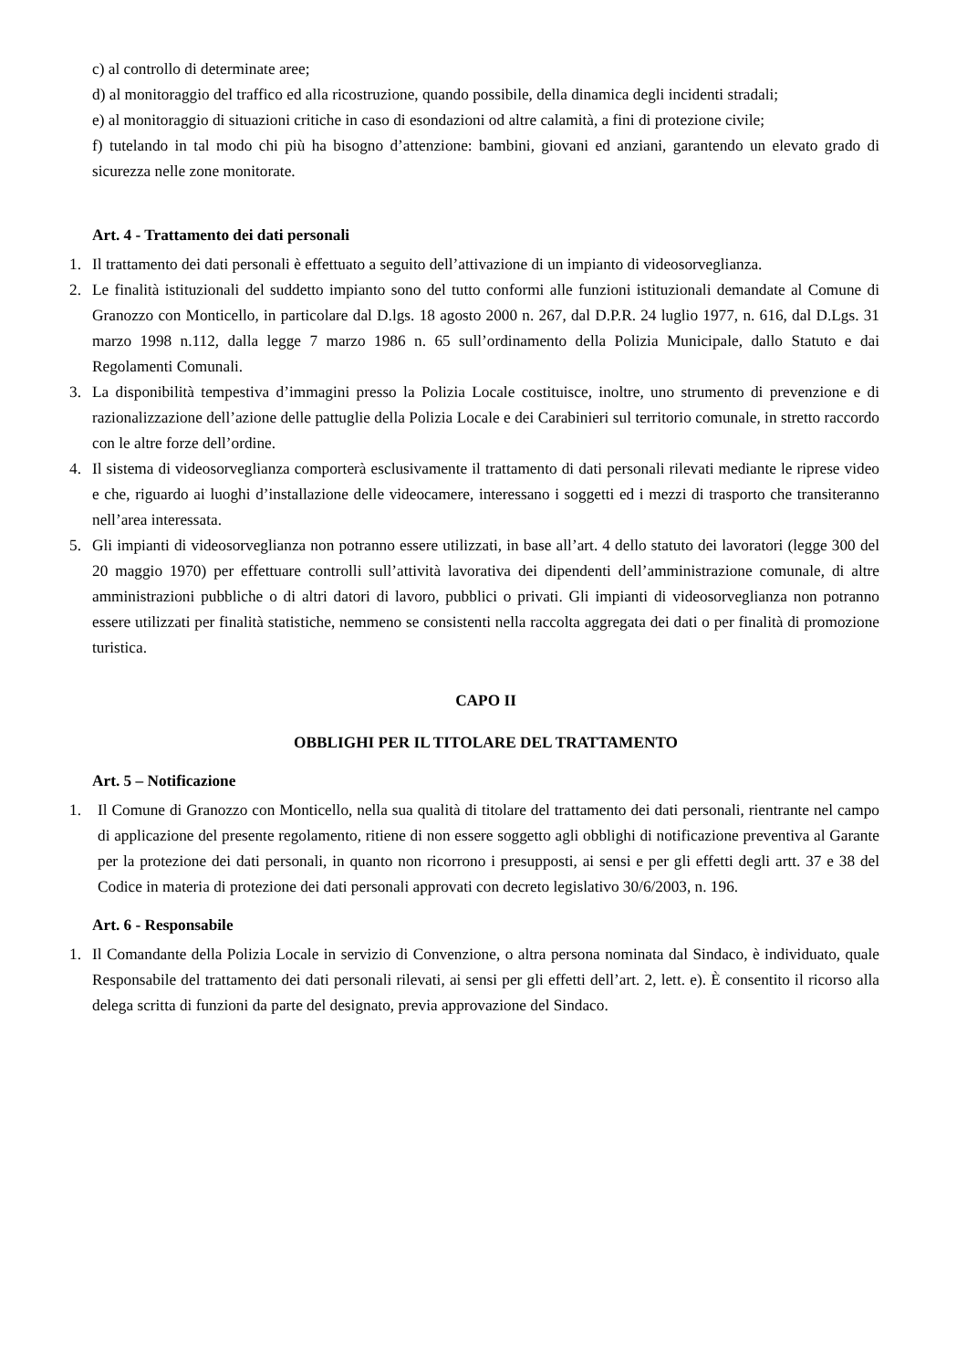c) al controllo di determinate aree;
d) al monitoraggio del traffico ed alla ricostruzione, quando possibile, della dinamica degli incidenti stradali;
e) al monitoraggio di situazioni critiche in caso di esondazioni od altre calamità, a fini di protezione civile;
f) tutelando in tal modo chi più ha bisogno d’attenzione: bambini, giovani ed anziani, garantendo un elevato grado di sicurezza nelle zone monitorate.
Art. 4 - Trattamento dei dati personali
1. Il trattamento dei dati personali è effettuato a seguito dell’attivazione di un impianto di videosorveglianza.
2. Le finalità istituzionali del suddetto impianto sono del tutto conformi alle funzioni istituzionali demandate al Comune di Granozzo con Monticello, in particolare dal D.lgs. 18 agosto 2000 n. 267, dal D.P.R. 24 luglio 1977, n. 616, dal D.Lgs. 31 marzo 1998 n.112, dalla legge 7 marzo 1986 n. 65 sull’ordinamento della Polizia Municipale, dallo Statuto e dai Regolamenti Comunali.
3. La disponibilità tempestiva d’immagini presso la Polizia Locale costituisce, inoltre, uno strumento di prevenzione e di razionalizzazione dell’azione delle pattuglie della Polizia Locale e dei Carabinieri sul territorio comunale, in stretto raccordo con le altre forze dell’ordine.
4. Il sistema di videosorveglianza comporterà esclusivamente il trattamento di dati personali rilevati mediante le riprese video e che, riguardo ai luoghi d’installazione delle videocamere, interessano i soggetti ed i mezzi di trasporto che transiteranno nell’area interessata.
5. Gli impianti di videosorveglianza non potranno essere utilizzati, in base all’art. 4 dello statuto dei lavoratori (legge 300 del 20 maggio 1970) per effettuare controlli sull’attività lavorativa dei dipendenti dell’amministrazione comunale, di altre amministrazioni pubbliche o di altri datori di lavoro, pubblici o privati. Gli impianti di videosorveglianza non potranno essere utilizzati per finalità statistiche, nemmeno se consistenti nella raccolta aggregata dei dati o per finalità di promozione turistica.
CAPO II
OBBLIGHI PER IL TITOLARE DEL TRATTAMENTO
Art. 5 – Notificazione
1. Il Comune di Granozzo con Monticello, nella sua qualità di titolare del trattamento dei dati personali, rientrante nel campo di applicazione del presente regolamento, ritiene di non essere soggetto agli obblighi di notificazione preventiva al Garante per la protezione dei dati personali, in quanto non ricorrono i presupposti, ai sensi e per gli effetti degli artt. 37 e 38 del Codice in materia di protezione dei dati personali approvati con decreto legislativo 30/6/2003, n. 196.
Art. 6 - Responsabile
1. Il Comandante della Polizia Locale in servizio di Convenzione, o altra persona nominata dal Sindaco, è individuato, quale Responsabile del trattamento dei dati personali rilevati, ai sensi per gli effetti dell’art. 2, lett. e). È consentito il ricorso alla delega scritta di funzioni da parte del designato, previa approvazione del Sindaco.